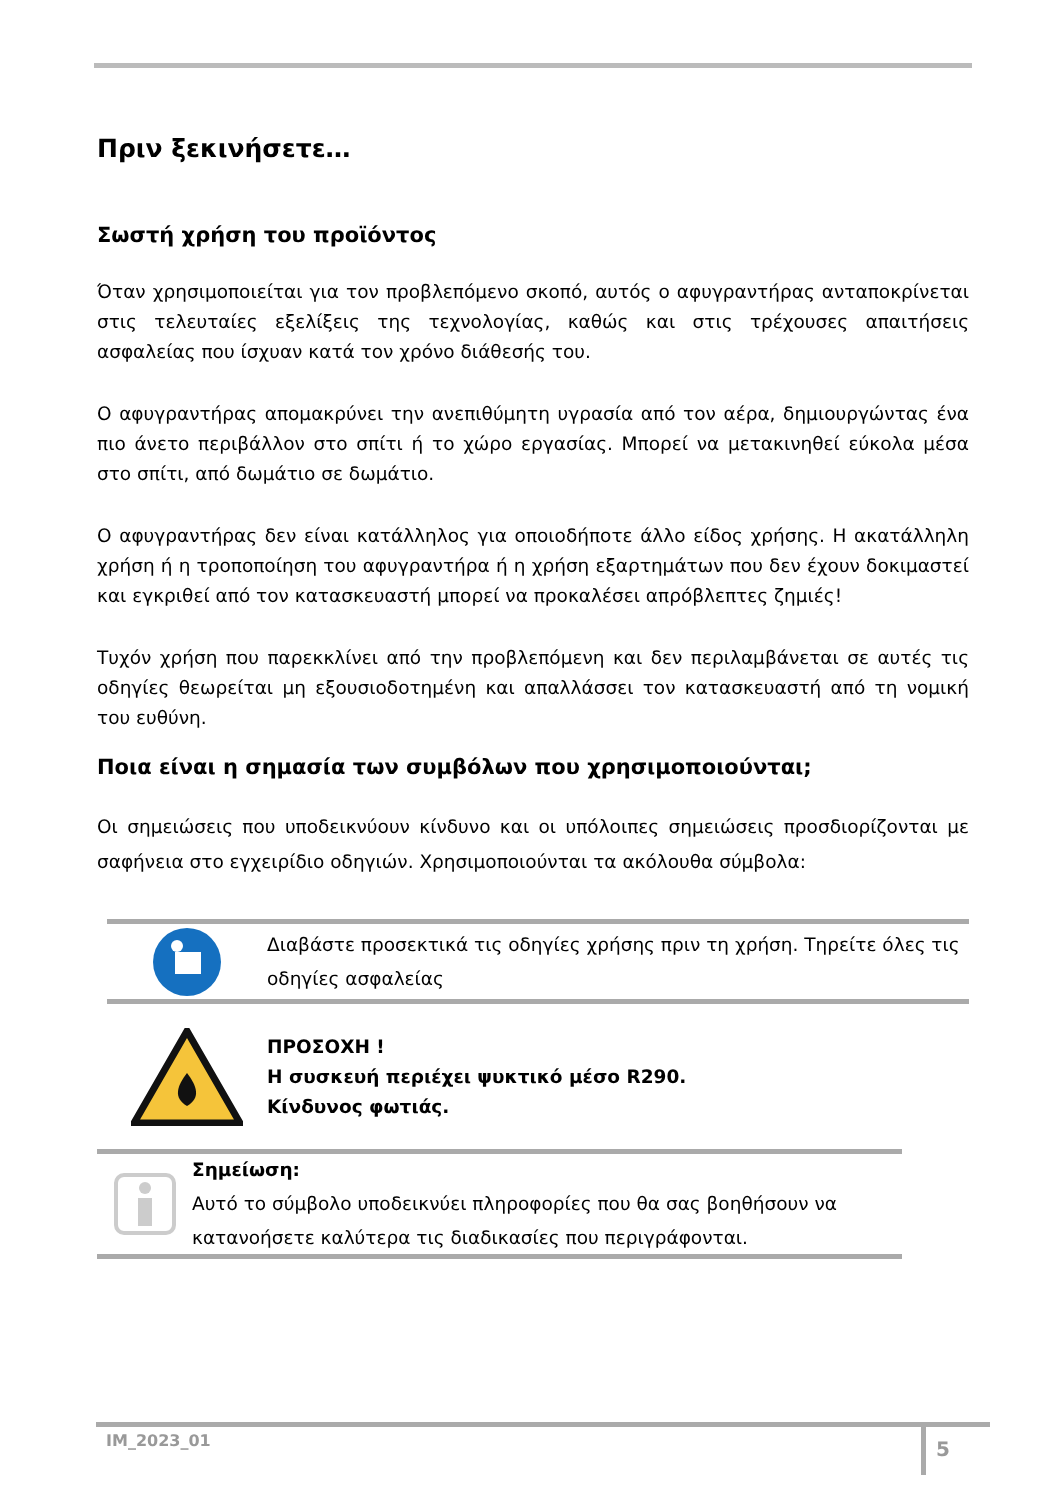Πριν ξεκινήσετε…
Σωστή χρήση του προϊόντος
Όταν χρησιμοποιείται για τον προβλεπόμενο σκοπό, αυτός ο αφυγραντήρας ανταποκρίνεται στις τελευταίες εξελίξεις της τεχνολογίας, καθώς και στις τρέχουσες απαιτήσεις ασφαλείας που ίσχυαν κατά τον χρόνο διάθεσής του.
Ο αφυγραντήρας απομακρύνει την ανεπιθύμητη υγρασία από τον αέρα, δημιουργώντας ένα πιο άνετο περιβάλλον στο σπίτι ή το χώρο εργασίας. Μπορεί να μετακινηθεί εύκολα μέσα στο σπίτι, από δωμάτιο σε δωμάτιο.
Ο αφυγραντήρας δεν είναι κατάλληλος για οποιοδήποτε άλλο είδος χρήσης. Η ακατάλληλη χρήση ή η τροποποίηση του αφυγραντήρα ή η χρήση εξαρτημάτων που δεν έχουν δοκιμαστεί και εγκριθεί από τον κατασκευαστή μπορεί να προκαλέσει απρόβλεπτες ζημιές!
Τυχόν χρήση που παρεκκλίνει από την προβλεπόμενη και δεν περιλαμβάνεται σε αυτές τις οδηγίες θεωρείται μη εξουσιοδοτημένη και απαλλάσσει τον κατασκευαστή από τη νομική του ευθύνη.
Ποια είναι η σημασία των συμβόλων που χρησιμοποιούνται;
Οι σημειώσεις που υποδεικνύουν κίνδυνο και οι υπόλοιπες σημειώσεις προσδιορίζονται με σαφήνεια στο εγχειρίδιο οδηγιών. Χρησιμοποιούνται τα ακόλουθα σύμβολα:
Διαβάστε προσεκτικά τις οδηγίες χρήσης πριν τη χρήση. Τηρείτε όλες τις οδηγίες ασφαλείας
ΠΡΟΣΟΧΗ !
Η συσκευή περιέχει ψυκτικό μέσο R290.
Κίνδυνος φωτιάς.
Σημείωση:
Αυτό το σύμβολο υποδεικνύει πληροφορίες που θα σας βοηθήσουν να κατανοήσετε καλύτερα τις διαδικασίες που περιγράφονται.
IM_2023_01
5